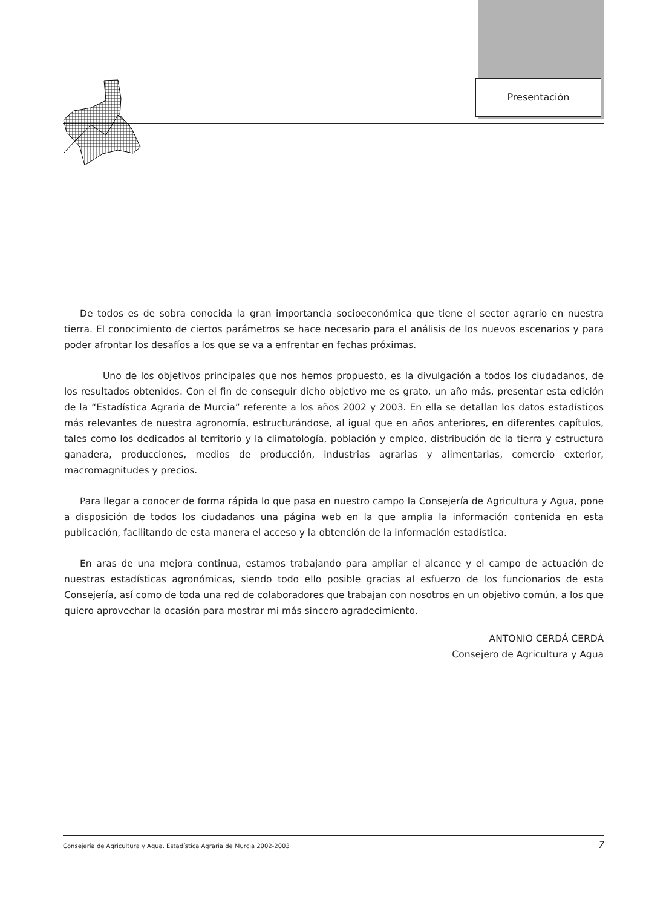Presentación
De todos es de sobra conocida la gran importancia socioeconómica que tiene el sector agrario en nuestra tierra. El conocimiento de ciertos parámetros se hace necesario para el análisis de los nuevos escenarios y para poder afrontar los desafíos a los que se va a enfrentar en fechas próximas.
Uno de los objetivos principales que nos hemos propuesto, es la divulgación a todos los ciudadanos, de los resultados obtenidos. Con el fin de conseguir dicho objetivo me es grato, un año más, presentar esta edición de la “Estadística Agraria de Murcia” referente a los años 2002 y 2003. En ella se detallan los datos estadísticos más relevantes de nuestra agronomía, estructurándose, al igual que en años anteriores, en diferentes capítulos, tales como los dedicados al territorio y la climatología, población y empleo, distribución de la tierra y estructura ganadera, producciones, medios de producción, industrias agrarias y alimentarias, comercio exterior, macromagnitudes y precios.
Para llegar a conocer de forma rápida lo que pasa en nuestro campo la Consejería de Agricultura y Agua, pone a disposición de todos los ciudadanos una página web en la que amplia la información contenida en esta publicación, facilitando de esta manera el acceso y la obtención de la información estadística.
En aras de una mejora continua, estamos trabajando para ampliar el alcance y el campo de actuación de nuestras estadísticas agronómicas, siendo todo ello posible gracias al esfuerzo de los funcionarios de esta Consejería, así como de toda una red de colaboradores que trabajan con nosotros en un objetivo común, a los que quiero aprovechar la ocasión para mostrar mi más sincero agradecimiento.
ANTONIO CERDÁ CERDÁ
Consejero de Agricultura y Agua
Consejería de Agricultura y Agua. Estadística Agraria de Murcia 2002-2003 7